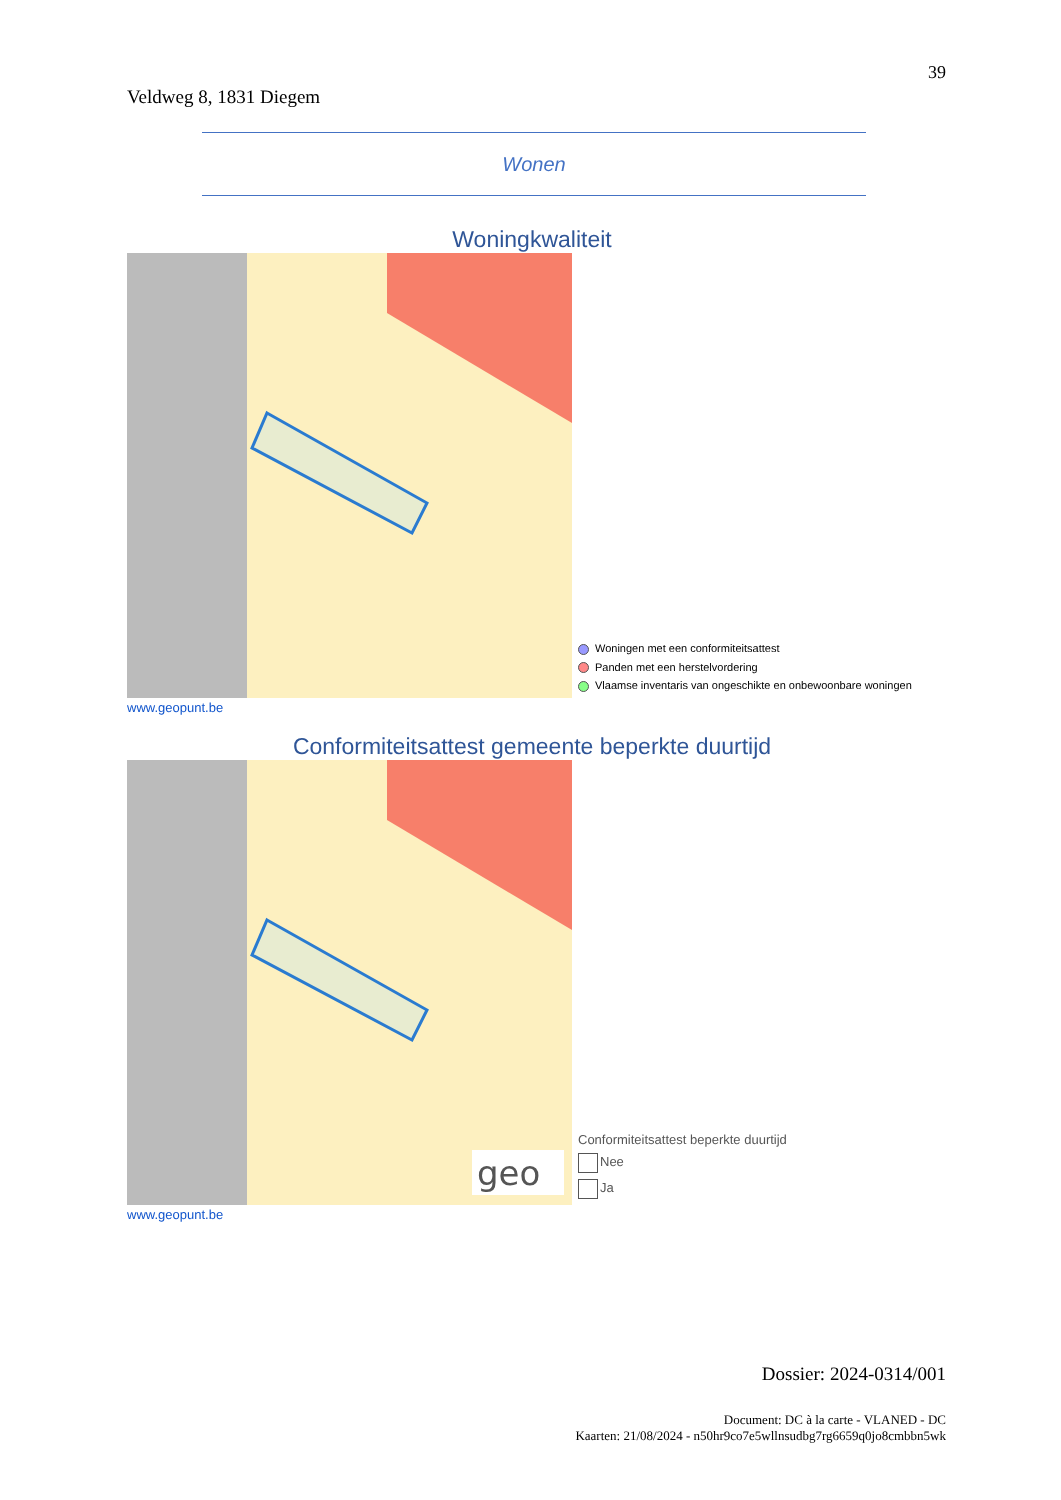39
Veldweg 8, 1831 Diegem
Wonen
Woningkwaliteit
Woningen met een conformiteitsattest
Panden met een herstelvordering
Vlaamse inventaris van ongeschikte en onbewoonbare woningen
www.geopunt.be
Conformiteitsattest gemeente beperkte duurtijd
geo
Conformiteitsattest beperkte duurtijd
Nee
Ja
www.geopunt.be
Dossier: 2024-0314/001
Document: DC à la carte - VLANED - DC
Kaarten: 21/08/2024 - n50hr9co7e5wllnsudbg7rg6659q0jo8cmbbn5wk